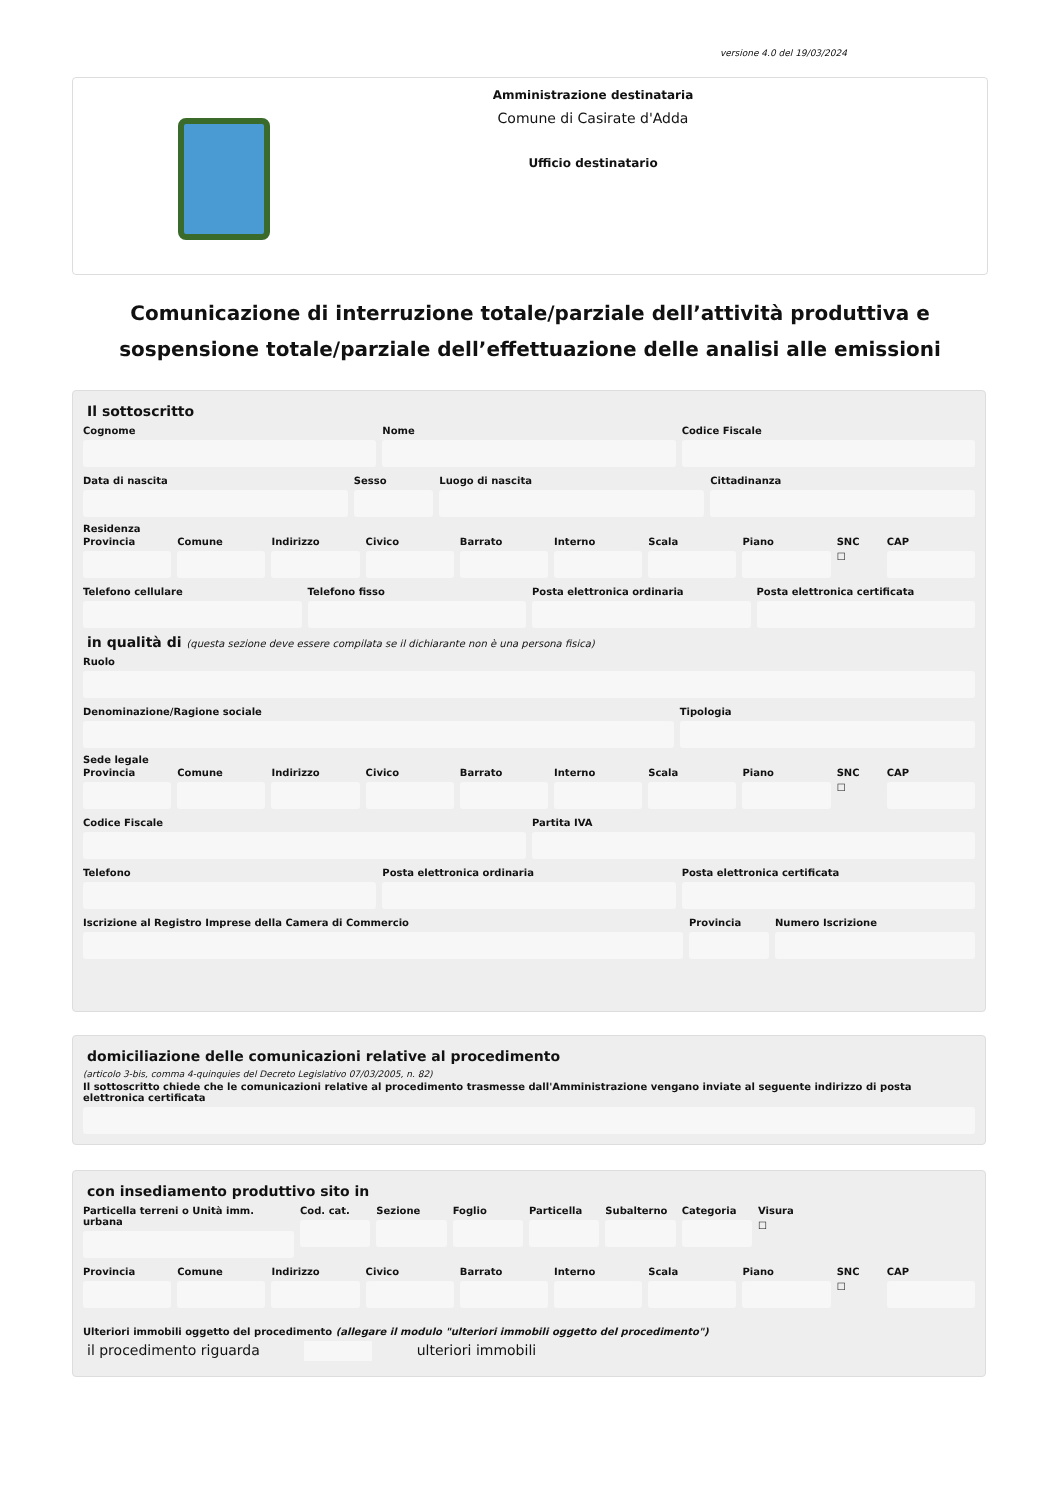versione 4.0 del 19/03/2024
Amministrazione destinataria
Comune di Casirate d'Adda
Ufficio destinatario
Comunicazione di interruzione totale/parziale dell’attività produttiva e sospensione totale/parziale dell’effettuazione delle analisi alle emissioni
Il sottoscritto
Cognome Nome Codice Fiscale
Data di nascita Sesso Luogo di nascita Cittadinanza
Residenza
Provincia Comune Indirizzo Civico Barrato Interno Scala Piano SNC
☐
CAP
Telefono cellulare Telefono fisso Posta elettronica ordinaria Posta elettronica certificata
in qualità di (questa sezione deve essere compilata se il dichiarante non è una persona fisica)
Ruolo
Denominazione/Ragione sociale Tipologia
Sede legale
Provincia Comune Indirizzo Civico Barrato Interno Scala Piano SNC
☐
CAP
Codice Fiscale Partita IVA
Telefono Posta elettronica ordinaria Posta elettronica certificata
Iscrizione al Registro Imprese della Camera di Commercio
Provincia Numero Iscrizione
domiciliazione delle comunicazioni relative al procedimento
(articolo 3-bis, comma 4-quinquies del Decreto Legislativo 07/03/2005, n. 82)
Il sottoscritto chiede che le comunicazioni relative al procedimento trasmesse dall'Amministrazione vengano inviate al seguente indirizzo di posta elettronica certificata
con insediamento produttivo sito in
Particella terreni o Unità imm. urbana
Cod. cat. Sezione Foglio Particella Subalterno Categoria Visura
☐
Provincia Comune Indirizzo Civico Barrato Interno Scala Piano SNC
☐
CAP
Ulteriori immobili oggetto del procedimento (allegare il modulo "ulteriori immobili oggetto del procedimento")
il procedimento riguarda ulteriori immobili